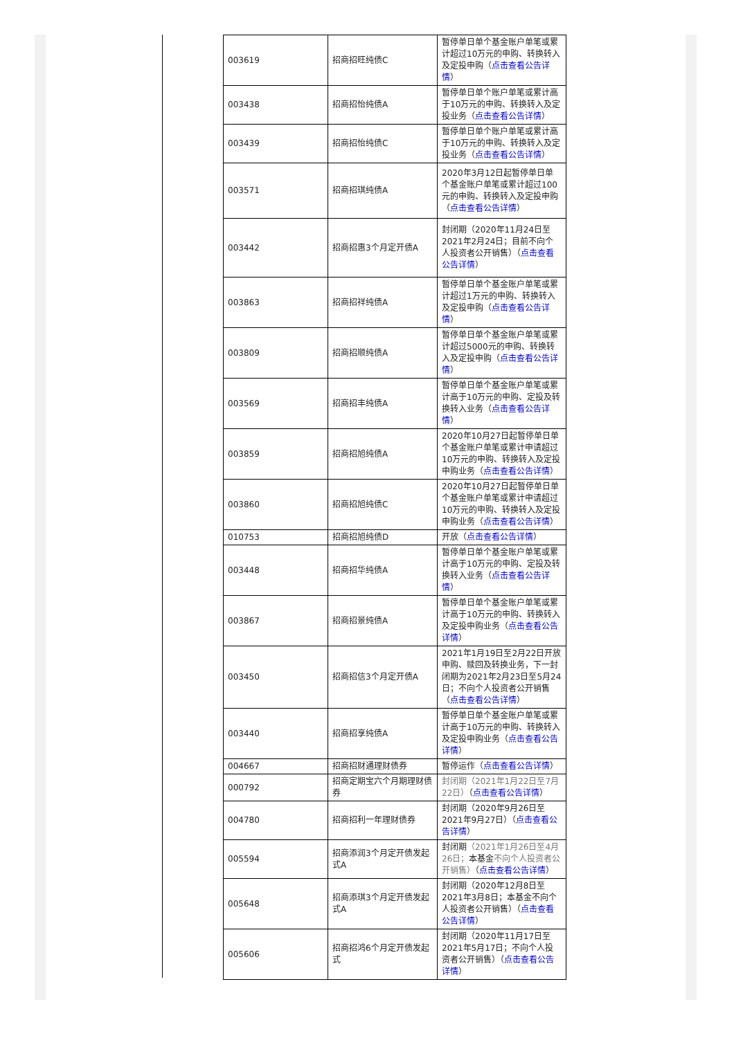| 003619 | 招商招旺纯债C | 暂停单日单个基金账户单笔或累计超过10万元的申购、转换转入及定投申购（ 点击查看公告详情 ） |
| 003438 | 招商招怡纯债A | 暂停单日单个账户单笔或累计高于10万元的申购、转换转入及定投业务（ 点击查看公告详情 ） |
| 003439 | 招商招怡纯债C | 暂停单日单个账户单笔或累计高于10万元的申购、转换转入及定投业务（ 点击查看公告详情 ） |
| 003571 | 招商招琪纯债A | 2020年3月12日起暂停单日单个基金账户单笔或累计超过100元的申购、转换转入及定投申购（ 点击查看公告详情 ） |
| 003442 | 招商招惠3个月定开债A | 封闭期（2020年11月24日至2021年2月24日；目前不向个人投资者公开销售）（ 点击查看公告详情 ） |
| 003863 | 招商招祥纯债A | 暂停单日单个基金账户单笔或累计超过1万元的申购、转换转入及定投申购（ 点击查看公告详情 ） |
| 003809 | 招商招顺纯债A | 暂停单日单个基金账户单笔或累计超过5000元的申购、转换转入及定投申购（ 点击查看公告详情 ） |
| 003569 | 招商招丰纯债A | 暂停单日单个基金账户单笔或累计高于10万元的申购、定投及转换转入业务（ 点击查看公告详情 ） |
| 003859 | 招商招旭纯债A | 2020年10月27日起暂停单日单个基金账户单笔或累计申请超过10万元的申购、转换转入及定投申购业务（ 点击查看公告详情 ） |
| 003860 | 招商招旭纯债C | 2020年10月27日起暂停单日单个基金账户单笔或累计申请超过10万元的申购、转换转入及定投申购业务（ 点击查看公告详情 ） |
| 010753 | 招商招旭纯债D | 开放（ 点击查看公告详情 ） |
| 003448 | 招商招华纯债A | 暂停单日单个基金账户单笔或累计高于10万元的申购、定投及转换转入业务（ 点击查看公告详情 ） |
| 003867 | 招商招景纯债A | 暂停单日单个基金账户单笔或累计高于10万元的申购、转换转入及定投申购业务（ 点击查看公告详情 ） |
| 003450 | 招商招信3个月定开债A | 2021年1月19日至2月22日开放申购、赎回及转换业务，下一封闭期为2021年2月23日至5月24日；不向个人投资者公开销售（ 点击查看公告详情 ） |
| 003440 | 招商招享纯债A | 暂停单日单个基金账户单笔或累计高于10万元的申购、转换转入及定投申购业务（ 点击查看公告详情 ） |
| 004667 | 招商招财通理财债券 | 暂停运作（ 点击查看公告详情 ） |
| 000792 | 招商定期宝六个月期理财债券 | 封闭期（2021年1月22日至7月22日） （ 点击查看公告详情 ） |
| 004780 | 招商招利一年理财债券 | 封闭期（2020年9月26日至2021年9月27日）（ 点击查看公告详情 ） |
| 005594 | 招商添润3个月定开债发起式A | 封闭期 （2021年1月26日至4月26日； 本基金 不向个人投资者公开销售） （ 点击查看公告详情 ） |
| 005648 | 招商添琪3个月定开债发起式A | 封闭期（2020年12月8日至2021年3月8日；本基金不向个人投资者公开销售）（ 点击查看公告详情 ） |
| 005606 | 招商招鸿6个月定开债发起式 | 封闭期（2020年11月17日至2021年5月17日；不向个人投资者公开销售）（ 点击查看公告详情 ） |